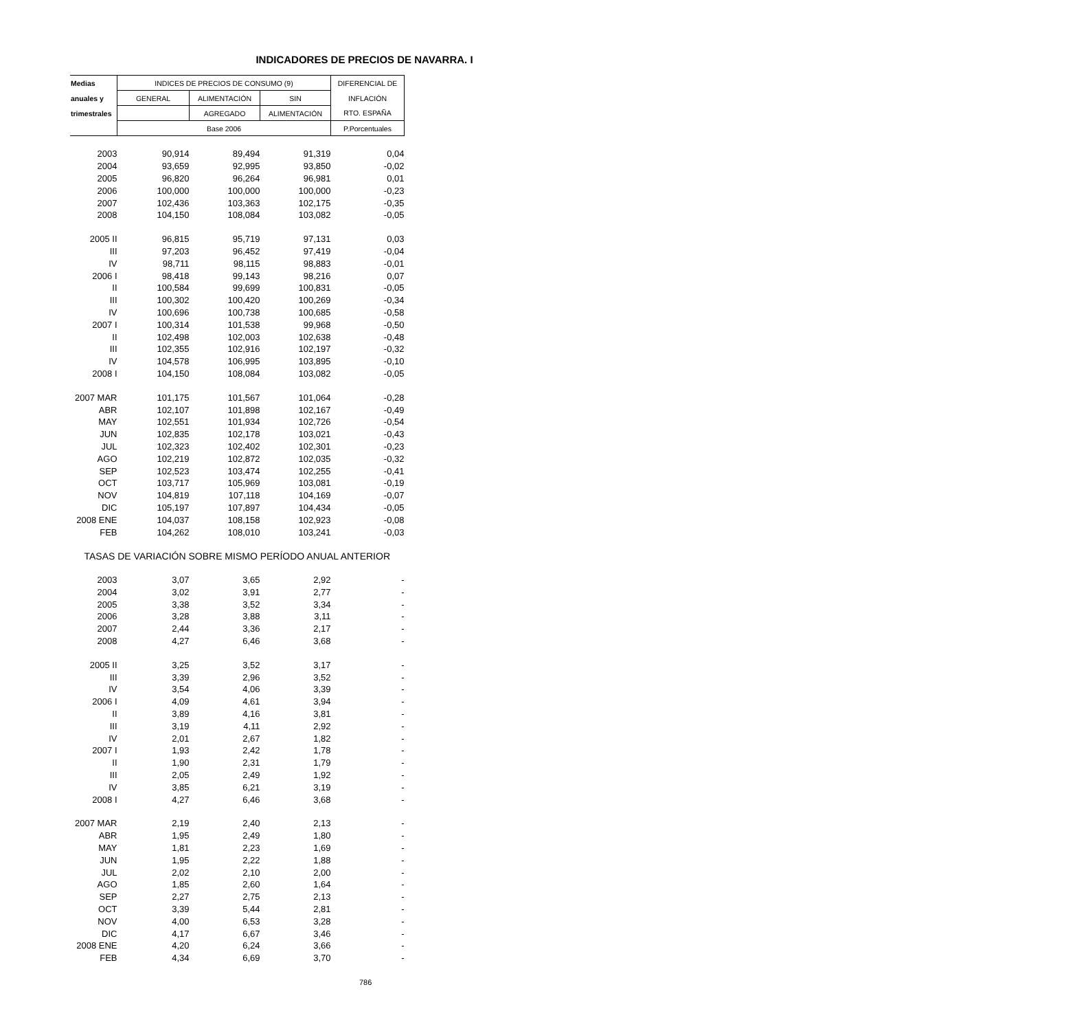INDICADORES DE PRECIOS DE NAVARRA. I
| Medias | INDICES DE PRECIOS DE CONSUMO (9) | | | DIFERENCIAL DE |
| --- | --- | --- | --- | --- |
| anuales y | GENERAL | ALIMENTACIÓN | SIN | INFLACIÓN |
| trimestrales | | AGREGADO | ALIMENTACIÓN | RTO. ESPAÑA |
| | Base 2006 | | | P.Porcentuales |
| 2003 | 90,914 | 89,494 | 91,319 | 0,04 |
| 2004 | 93,659 | 92,995 | 93,850 | -0,02 |
| 2005 | 96,820 | 96,264 | 96,981 | 0,01 |
| 2006 | 100,000 | 100,000 | 100,000 | -0,23 |
| 2007 | 102,436 | 103,363 | 102,175 | -0,35 |
| 2008 | 104,150 | 108,084 | 103,082 | -0,05 |
| 2005 II | 96,815 | 95,719 | 97,131 | 0,03 |
| III | 97,203 | 96,452 | 97,419 | -0,04 |
| IV | 98,711 | 98,115 | 98,883 | -0,01 |
| 2006 I | 98,418 | 99,143 | 98,216 | 0,07 |
| II | 100,584 | 99,699 | 100,831 | -0,05 |
| III | 100,302 | 100,420 | 100,269 | -0,34 |
| IV | 100,696 | 100,738 | 100,685 | -0,58 |
| 2007 I | 100,314 | 101,538 | 99,968 | -0,50 |
| II | 102,498 | 102,003 | 102,638 | -0,48 |
| III | 102,355 | 102,916 | 102,197 | -0,32 |
| IV | 104,578 | 106,995 | 103,895 | -0,10 |
| 2008 I | 104,150 | 108,084 | 103,082 | -0,05 |
| 2007 MAR | 101,175 | 101,567 | 101,064 | -0,28 |
| ABR | 102,107 | 101,898 | 102,167 | -0,49 |
| MAY | 102,551 | 101,934 | 102,726 | -0,54 |
| JUN | 102,835 | 102,178 | 103,021 | -0,43 |
| JUL | 102,323 | 102,402 | 102,301 | -0,23 |
| AGO | 102,219 | 102,872 | 102,035 | -0,32 |
| SEP | 102,523 | 103,474 | 102,255 | -0,41 |
| OCT | 103,717 | 105,969 | 103,081 | -0,19 |
| NOV | 104,819 | 107,118 | 104,169 | -0,07 |
| DIC | 105,197 | 107,897 | 104,434 | -0,05 |
| 2008 ENE | 104,037 | 108,158 | 102,923 | -0,08 |
| FEB | 104,262 | 108,010 | 103,241 | -0,03 |
| TASAS DE VARIACIÓN SOBRE MISMO PERÍODO ANUAL ANTERIOR | | | | |
| 2003 | 3,07 | 3,65 | 2,92 | - |
| 2004 | 3,02 | 3,91 | 2,77 | - |
| 2005 | 3,38 | 3,52 | 3,34 | - |
| 2006 | 3,28 | 3,88 | 3,11 | - |
| 2007 | 2,44 | 3,36 | 2,17 | - |
| 2008 | 4,27 | 6,46 | 3,68 | - |
| 2005 II | 3,25 | 3,52 | 3,17 | - |
| III | 3,39 | 2,96 | 3,52 | - |
| IV | 3,54 | 4,06 | 3,39 | - |
| 2006 I | 4,09 | 4,61 | 3,94 | - |
| II | 3,89 | 4,16 | 3,81 | - |
| III | 3,19 | 4,11 | 2,92 | - |
| IV | 2,01 | 2,67 | 1,82 | - |
| 2007 I | 1,93 | 2,42 | 1,78 | - |
| II | 1,90 | 2,31 | 1,79 | - |
| III | 2,05 | 2,49 | 1,92 | - |
| IV | 3,85 | 6,21 | 3,19 | - |
| 2008 I | 4,27 | 6,46 | 3,68 | - |
| 2007 MAR | 2,19 | 2,40 | 2,13 | - |
| ABR | 1,95 | 2,49 | 1,80 | - |
| MAY | 1,81 | 2,23 | 1,69 | - |
| JUN | 1,95 | 2,22 | 1,88 | - |
| JUL | 2,02 | 2,10 | 2,00 | - |
| AGO | 1,85 | 2,60 | 1,64 | - |
| SEP | 2,27 | 2,75 | 2,13 | - |
| OCT | 3,39 | 5,44 | 2,81 | - |
| NOV | 4,00 | 6,53 | 3,28 | - |
| DIC | 4,17 | 6,67 | 3,46 | - |
| 2008 ENE | 4,20 | 6,24 | 3,66 | - |
| FEB | 4,34 | 6,69 | 3,70 | - |
786